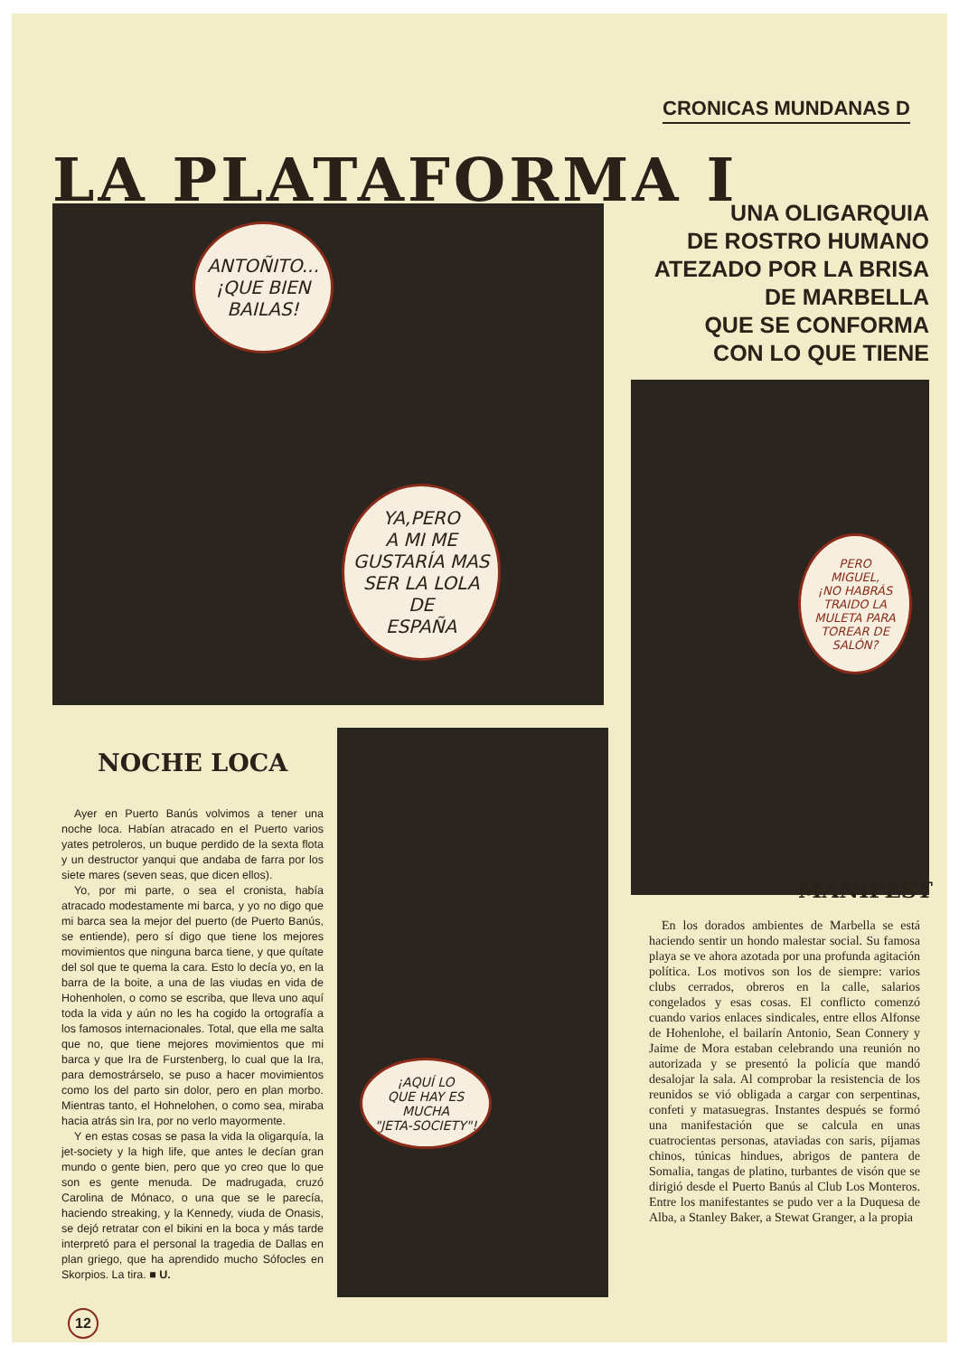CRONICAS MUNDANAS D
LA PLATAFORMA I
ANTOÑITO...
¡QUE BIEN
BAILAS!
YA,PERO
A MI ME
GUSTARÍA MAS
SER LA LOLA
DE
ESPAÑA
UNA OLIGARQUIA
DE ROSTRO HUMANO
ATEZADO POR LA BRISA
DE MARBELLA
QUE SE CONFORMA
CON LO QUE TIENE
PERO
MIGUEL,
¡NO HABRÁS
TRAIDO LA
MULETA PARA
TOREAR DE
SALÓN?
¡AQUÍ LO
QUE HAY ES
MUCHA
"JETA-SOCIETY"!
NOCHE LOCA
Ayer en Puerto Banús volvimos a tener una noche loca. Habían atracado en el Puerto varios yates petroleros, un buque perdido de la sexta flota y un destructor yanqui que andaba de farra por los siete mares (seven seas, que dicen ellos).
Yo, por mi parte, o sea el cronista, había atracado modestamente mi barca, y yo no digo que mi barca sea la mejor del puerto (de Puerto Banús, se entiende), pero sí digo que tiene los mejores movimientos que ninguna barca tiene, y que quítate del sol que te quema la cara. Esto lo decía yo, en la barra de la boite, a una de las viudas en vida de Hohenholen, o como se escriba, que lleva uno aquí toda la vida y aún no les ha cogido la ortografía a los famosos internacionales. Total, que ella me salta que no, que tiene mejores movimientos que mi barca y que Ira de Furstenberg, lo cual que la Ira, para demostrárselo, se puso a hacer movimientos como los del parto sin dolor, pero en plan morbo. Mientras tanto, el Hohnelohen, o como sea, miraba hacia atrás sin Ira, por no verlo mayormente.
Y en estas cosas se pasa la vida la oligarquía, la jet-society y la high life, que antes le decían gran mundo o gente bien, pero que yo creo que lo que son es gente menuda. De madrugada, cruzó Carolina de Mónaco, o una que se le parecía, haciendo streaking, y la Kennedy, viuda de Onasis, se dejó retratar con el bikini en la boca y más tarde interpretó para el personal la tragedia de Dallas en plan griego, que ha aprendido mucho Sófocles en Skorpios. La tira. ■ U.
MANIFEST
En los dorados ambientes de Marbella se está haciendo sentir un hondo malestar social. Su famosa playa se ve ahora azotada por una profunda agitación política. Los motivos son los de siempre: varios clubs cerrados, obreros en la calle, salarios congelados y esas cosas. El conflicto comenzó cuando varios enlaces sindicales, entre ellos Alfonse de Hohenlohe, el bailarín Antonio, Sean Connery y Jaime de Mora estaban celebrando una reunión no autorizada y se presentó la policía que mandó desalojar la sala. Al comprobar la resistencia de los reunidos se vió obligada a cargar con serpentinas, confeti y matasuegras. Instantes después se formó una manifestación que se calcula en unas cuatrocientas personas, ataviadas con saris, pijamas chinos, túnicas hindues, abrigos de pantera de Somalia, tangas de platino, turbantes de visón que se dirigió desde el Puerto Banús al Club Los Monteros. Entre los manifestantes se pudo ver a la Duquesa de Alba, a Stanley Baker, a Stewat Granger, a la propia
12